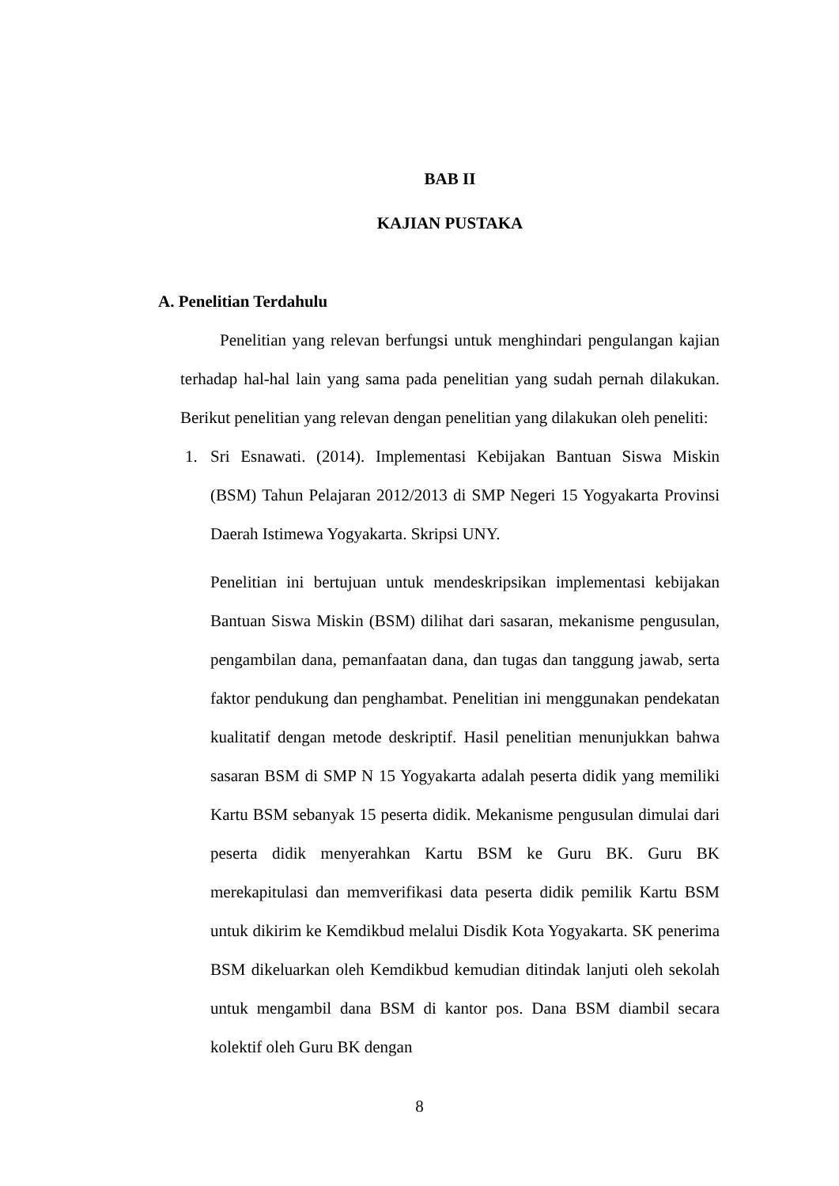BAB II
KAJIAN PUSTAKA
A. Penelitian Terdahulu
Penelitian yang relevan berfungsi untuk menghindari pengulangan kajian terhadap hal-hal lain yang sama pada penelitian yang sudah pernah dilakukan. Berikut penelitian yang relevan dengan penelitian yang dilakukan oleh peneliti:
1. Sri Esnawati. (2014). Implementasi Kebijakan Bantuan Siswa Miskin (BSM) Tahun Pelajaran 2012/2013 di SMP Negeri 15 Yogyakarta Provinsi Daerah Istimewa Yogyakarta. Skripsi UNY.
Penelitian ini bertujuan untuk mendeskripsikan implementasi kebijakan Bantuan Siswa Miskin (BSM) dilihat dari sasaran, mekanisme pengusulan, pengambilan dana, pemanfaatan dana, dan tugas dan tanggung jawab, serta faktor pendukung dan penghambat. Penelitian ini menggunakan pendekatan kualitatif dengan metode deskriptif. Hasil penelitian menunjukkan bahwa sasaran BSM di SMP N 15 Yogyakarta adalah peserta didik yang memiliki Kartu BSM sebanyak 15 peserta didik. Mekanisme pengusulan dimulai dari peserta didik menyerahkan Kartu BSM ke Guru BK. Guru BK merekapitulasi dan memverifikasi data peserta didik pemilik Kartu BSM untuk dikirim ke Kemdikbud melalui Disdik Kota Yogyakarta. SK penerima BSM dikeluarkan oleh Kemdikbud kemudian ditindak lanjuti oleh sekolah untuk mengambil dana BSM di kantor pos. Dana BSM diambil secara kolektif oleh Guru BK dengan
8